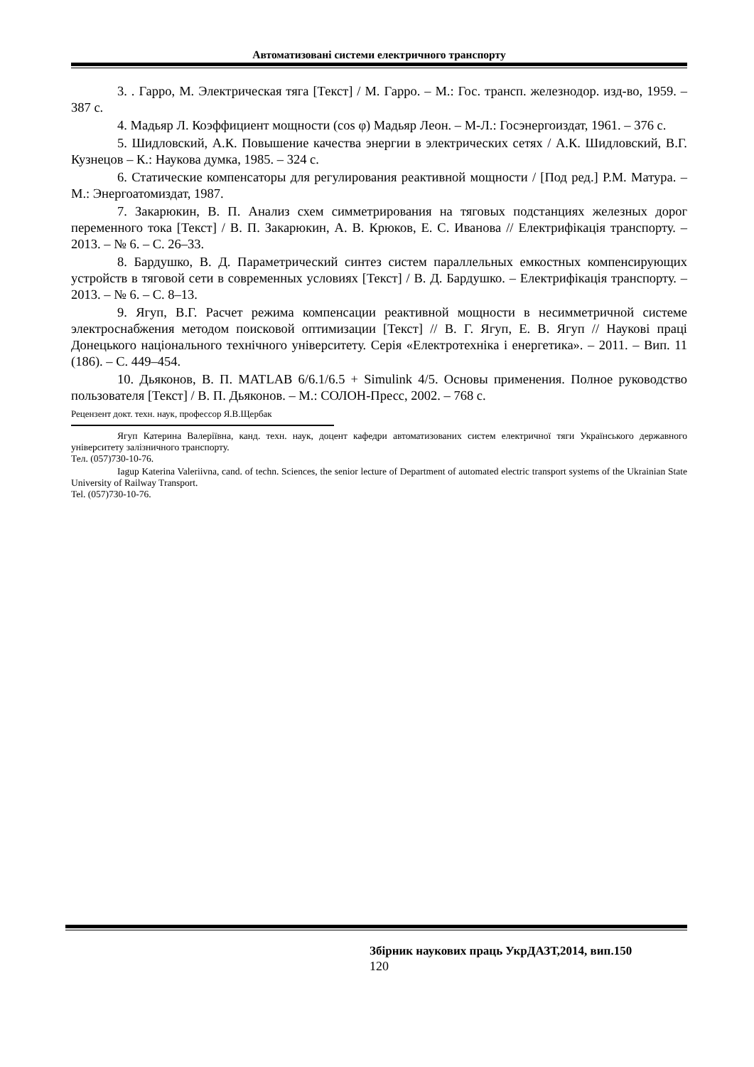Автоматизовані системи електричного транспорту
3. . Гарро, М. Электрическая тяга [Текст] / М. Гарро. – М.: Гос. трансп. железнодор. изд-во, 1959. – 387 с.
4. Мадьяр Л. Коэффициент мощности (cos φ) Мадьяр Леон. – М-Л.: Госэнергоиздат, 1961. – 376 с.
5. Шидловский, А.К. Повышение качества энергии в электрических сетях / А.К. Шидловский, В.Г. Кузнецов – К.: Наукова думка, 1985. – 324 с.
6. Статические компенсаторы для регулирования реактивной мощности / [Под ред.] Р.М. Матура. – М.: Энергоатомиздат, 1987.
7. Закарюкин, В. П. Анализ схем симметрирования на тяговых подстанциях железных дорог переменного тока [Текст] / В. П. Закарюкин, А. В. Крюков, Е. С. Иванова // Електрифікація транспорту. – 2013. – № 6. – С. 26–33.
8. Бардушко, В. Д. Параметрический синтез систем параллельных емкостных компенсирующих устройств в тяговой сети в современных условиях [Текст] / В. Д. Бардушко. – Електрифікація транспорту. – 2013. – № 6. – С. 8–13.
9. Ягуп, В.Г. Расчет режима компенсации реактивной мощности в несимметричной системе электроснабжения методом поисковой оптимизации [Текст] // В. Г. Ягуп, Е. В. Ягуп // Наукові праці Донецького національного технічного університету. Серія «Електротехніка і енергетика». – 2011. – Вип. 11 (186). – С. 449–454.
10. Дьяконов, В. П. MATLAB 6/6.1/6.5 + Simulink 4/5. Основы применения. Полное руководство пользователя [Текст] / В. П. Дьяконов. – М.: СОЛОН-Пресс, 2002. – 768 с.
Рецензент докт. техн. наук, профессор Я.В.Щербак
Ягуп Катерина Валеріївна, канд. техн. наук, доцент кафедри автоматизованих систем електричної тяги Українського державного університету залізничного транспорту.
Тел. (057)730-10-76.
Iagup Katerina Valeriivna, cand. of techn. Sciences, the senior lecture of Department of automated electric transport systems of the Ukrainian State University of Railway Transport.
Tel. (057)730-10-76.
Збірник наукових праць УкрДАЗТ,2014, вип.150
120